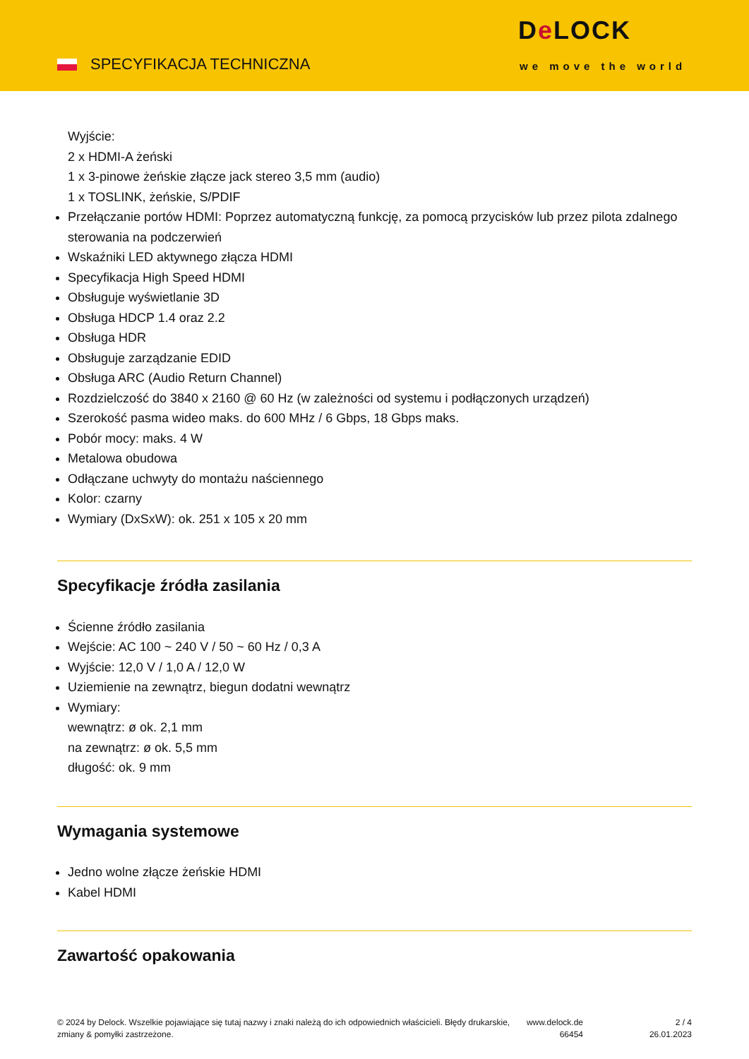SPECYFIKACJA TECHNICZNA
De LOCK
we move the world
Wyjście:
2 x HDMI-A żeński
1 x 3-pinowe żeńskie złącze jack stereo 3,5 mm (audio)
1 x TOSLINK, żeńskie, S/PDIF
Przełączanie portów HDMI: Poprzez automatyczną funkcję, za pomocą przycisków lub przez pilota zdalnego sterowania na podczerwień
Wskaźniki LED aktywnego złącza HDMI
Specyfikacja High Speed HDMI
Obsługuje wyświetlanie 3D
Obsługa HDCP 1.4 oraz 2.2
Obsługa HDR
Obsługuje zarządzanie EDID
Obsługa ARC (Audio Return Channel)
Rozdzielczość do 3840 x 2160 @ 60 Hz (w zależności od systemu i podłączonych urządzeń)
Szerokość pasma wideo maks. do 600 MHz / 6 Gbps, 18 Gbps maks.
Pobór mocy: maks. 4 W
Metalowa obudowa
Odłączane uchwyty do montażu naściennego
Kolor: czarny
Wymiary (DxSxW): ok. 251 x 105 x 20 mm
Specyfikacje źródła zasilania
Ścienne źródło zasilania
Wejście: AC 100 ~ 240 V / 50 ~ 60 Hz / 0,3 A
Wyjście: 12,0 V / 1,0 A / 12,0 W
Uziemienie na zewnątrz, biegun dodatni wewnątrz
Wymiary:
wewnątrz: ø ok. 2,1 mm
na zewnątrz: ø ok. 5,5 mm
długość: ok. 9 mm
Wymagania systemowe
Jedno wolne złącze żeńskie HDMI
Kabel HDMI
Zawartość opakowania
© 2024 by Delock. Wszelkie pojawiające się tutaj nazwy i znaki należą do ich odpowiednich właścicieli. Błędy drukarskie, zmiany & pomyłki zastrzeżone.
www.delock.de
66454
2 / 4
26.01.2023